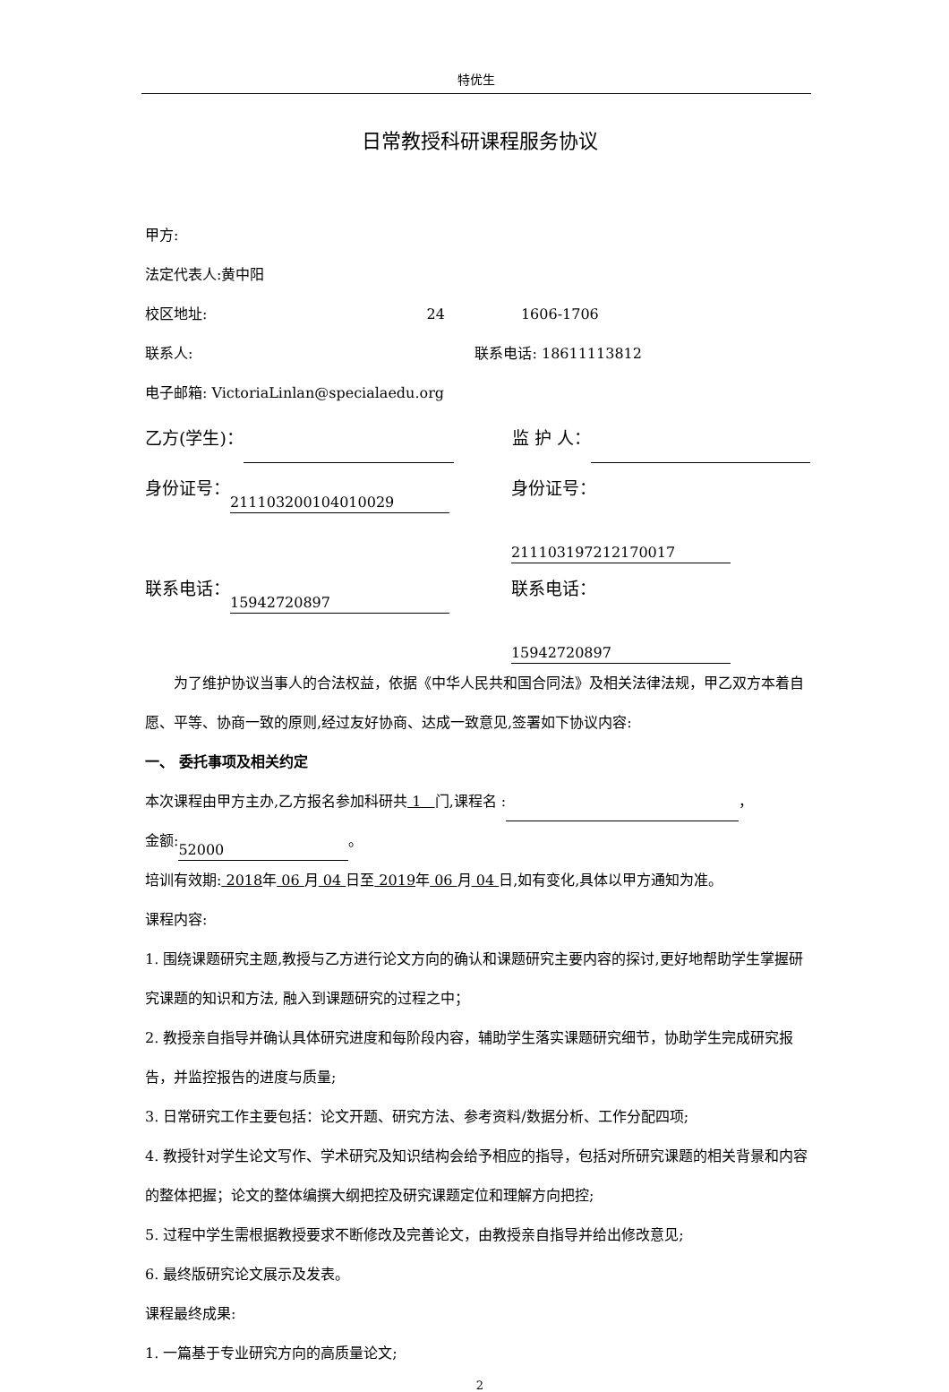特优生
日常教授科研课程服务协议
甲方:
法定代表人:黄中阳
校区地址: 24 1606-1706
联系人: 联系电话: 18611113812
电子邮箱: VictoriaLinlan@specialaedu.org
乙方(学生)： 监 护 人：
身份证号： 211103200104010029 身份证号： 211103197212170017
联系电话： 15942720897 联系电话： 15942720897
为了维护协议当事人的合法权益，依据《中华人民共和国合同法》及相关法律法规，甲乙双方本着自愿、平等、协商一致的原则,经过友好协商、达成一致意见,签署如下协议内容:
一、 委托事项及相关约定
本次课程由甲方主办,乙方报名参加科研共 1 门,课程名 : ，
金额: 52000 。
培训有效期: 2018年 06 月 04 日至 2019年 06 月 04 日,如有变化,具体以甲方通知为准。
课程内容:
1. 围绕课题研究主题,教授与乙方进行论文方向的确认和课题研究主要内容的探讨,更好地帮助学生掌握研究课题的知识和方法, 融入到课题研究的过程之中；
2. 教授亲自指导并确认具体研究进度和每阶段内容，辅助学生落实课题研究细节，协助学生完成研究报告，并监控报告的进度与质量;
3. 日常研究工作主要包括：论文开题、研究方法、参考资料/数据分析、工作分配四项;
4. 教授针对学生论文写作、学术研究及知识结构会给予相应的指导，包括对所研究课题的相关背景和内容的整体把握；论文的整体编撰大纲把控及研究课题定位和理解方向把控;
5. 过程中学生需根据教授要求不断修改及完善论文，由教授亲自指导并给出修改意见;
6. 最终版研究论文展示及发表。
课程最终成果:
1. 一篇基于专业研究方向的高质量论文;
2